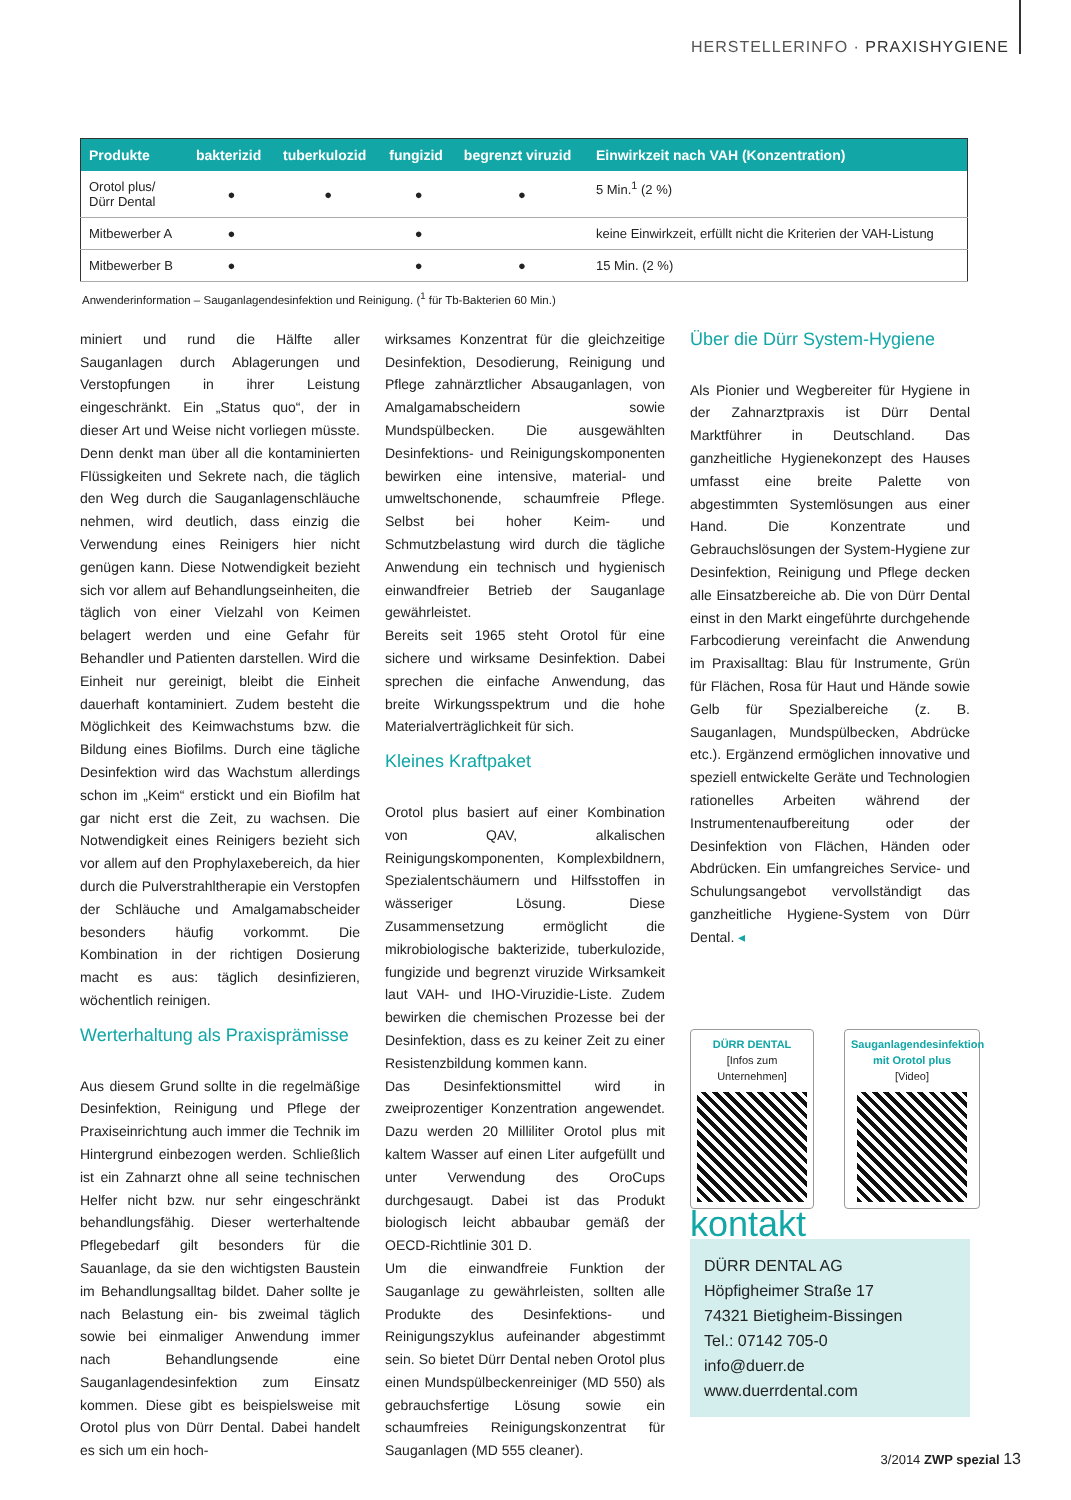HERSTELLERINFO · PRAXISHYGIENE
| Produkte | bakterizid | tuberkulozid | fungizid | begrenzt viruzid | Einwirkzeit nach VAH (Konzentration) |
| --- | --- | --- | --- | --- | --- |
| Orotol plus/ Dürr Dental | ● | ● | ● | ● | 5 Min.<sup>1</sup> (2 %) |
| Mitbewerber A | ● | | ● | | keine Einwirkzeit, erfüllt nicht die Kriterien der VAH-Listung |
| Mitbewerber B | ● | | ● | ● | 15 Min. (2 %) |
Anwenderinformation – Sauganlagendesinfektion und Reinigung. (<sup>1</sup> für Tb-Bakterien 60 Min.)
miniert und rund die Hälfte aller Sauganlagen durch Ablagerungen und Verstopfungen in ihrer Leistung eingeschränkt. Ein „Status quo“, der in dieser Art und Weise nicht vorliegen müsste. Denn denkt man über all die kontaminierten Flüssigkeiten und Sekrete nach, die täglich den Weg durch die Sauganlagenschläuche nehmen, wird deutlich, dass einzig die Verwendung eines Reinigers hier nicht genügen kann. Diese Notwendigkeit bezieht sich vor allem auf Behandlungseinheiten, die täglich von einer Vielzahl von Keimen belagert werden und eine Gefahr für Behandler und Patienten darstellen. Wird die Einheit nur gereinigt, bleibt die Einheit dauerhaft kontaminiert. Zudem besteht die Möglichkeit des Keimwachstums bzw. die Bildung eines Biofilms. Durch eine tägliche Desinfektion wird das Wachstum allerdings schon im „Keim“ erstickt und ein Biofilm hat gar nicht erst die Zeit, zu wachsen. Die Notwendigkeit eines Reinigers bezieht sich vor allem auf den Prophylaxebereich, da hier durch die Pulverstrahltherapie ein Verstopfen der Schläuche und Amalgamabscheider besonders häufig vorkommt. Die Kombination in der richtigen Dosierung macht es aus: täglich desinfizieren, wöchentlich reinigen.
Werterhaltung als Praxisprämisse
Aus diesem Grund sollte in die regelmäßige Desinfektion, Reinigung und Pflege der Praxiseinrichtung auch immer die Technik im Hintergrund einbezogen werden. Schließlich ist ein Zahnarzt ohne all seine technischen Helfer nicht bzw. nur sehr eingeschränkt behandlungsfähig. Dieser werterhaltende Pflegebedarf gilt besonders für die Sauanlage, da sie den wichtigsten Baustein im Behandlungsalltag bildet. Daher sollte je nach Belastung ein- bis zweimal täglich sowie bei einmaliger Anwendung immer nach Behandlungsende eine Sauganlagendesinfektion zum Einsatz kommen. Diese gibt es beispielsweise mit Orotol plus von Dürr Dental. Dabei handelt es sich um ein hoch-
wirksames Konzentrat für die gleichzeitige Desinfektion, Desodierung, Reinigung und Pflege zahnärztlicher Absauganlagen, von Amalgamabscheidern sowie Mundspülbecken. Die ausgewählten Desinfektions- und Reinigungskomponenten bewirken eine intensive, material- und umweltschonende, schaumfreie Pflege. Selbst bei hoher Keim- und Schmutzbelastung wird durch die tägliche Anwendung ein technisch und hygienisch einwandfreier Betrieb der Sauganlage gewährleistet.
Bereits seit 1965 steht Orotol für eine sichere und wirksame Desinfektion. Dabei sprechen die einfache Anwendung, das breite Wirkungsspektrum und die hohe Materialverträglichkeit für sich.
Kleines Kraftpaket
Orotol plus basiert auf einer Kombination von QAV, alkalischen Reinigungskomponenten, Komplexbildnern, Spezialentschäumern und Hilfsstoffen in wässeriger Lösung. Diese Zusammensetzung ermöglicht die mikrobiologische bakterizide, tuberkulozide, fungizide und begrenzt viruzide Wirksamkeit laut VAH- und IHO-Viruzidie-Liste. Zudem bewirken die chemischen Prozesse bei der Desinfektion, dass es zu keiner Zeit zu einer Resistenzbildung kommen kann.
Das Desinfektionsmittel wird in zweiprozentiger Konzentration angewendet. Dazu werden 20 Milliliter Orotol plus mit kaltem Wasser auf einen Liter aufgefüllt und unter Verwendung des OroCups durchgesaugt. Dabei ist das Produkt biologisch leicht abbaubar gemäß der OECD-Richtlinie 301 D.
Um die einwandfreie Funktion der Sauganlage zu gewährleisten, sollten alle Produkte des Desinfektions- und Reinigungszyklus aufeinander abgestimmt sein. So bietet Dürr Dental neben Orotol plus einen Mundspülbeckenreiniger (MD 550) als gebrauchsfertige Lösung sowie ein schaumfreies Reinigungskonzentrat für Sauganlagen (MD 555 cleaner).
Über die Dürr System-Hygiene
Als Pionier und Wegbereiter für Hygiene in der Zahnarztpraxis ist Dürr Dental Marktführer in Deutschland. Das ganzheitliche Hygienekonzept des Hauses umfasst eine breite Palette von abgestimmten Systemlösungen aus einer Hand. Die Konzentrate und Gebrauchslösungen der System-Hygiene zur Desinfektion, Reinigung und Pflege decken alle Einsatzbereiche ab. Die von Dürr Dental einst in den Markt eingeführte durchgehende Farbcodierung vereinfacht die Anwendung im Praxisalltag: Blau für Instrumente, Grün für Flächen, Rosa für Haut und Hände sowie Gelb für Spezialbereiche (z. B. Sauganlagen, Mundspülbecken, Abdrücke etc.). Ergänzend ermöglichen innovative und speziell entwickelte Geräte und Technologien rationelles Arbeiten während der Instrumentenaufbereitung oder der Desinfektion von Flächen, Händen oder Abdrücken. Ein umfangreiches Service- und Schulungsangebot vervollständigt das ganzheitliche Hygiene-System von Dürr Dental. ◂
DÜRR DENTAL
[Infos zum Unternehmen]
Sauganlagendesinfektion mit Orotol plus
[Video]
kontakt
DÜRR DENTAL AG
Höpfigheimer Straße 17
74321 Bietigheim-Bissingen
Tel.: 07142 705-0
info@duerr.de
www.duerrdental.com
3/2014 ZWP spezial 13